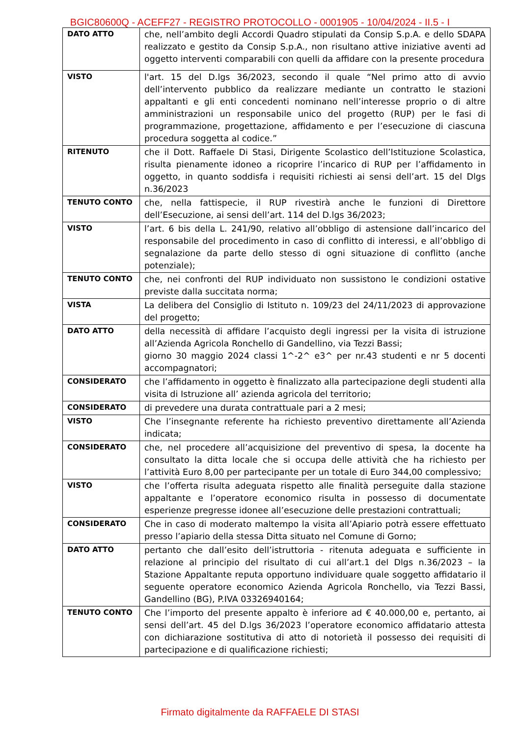BGIC80600Q - ACEFF27 - REGISTRO PROTOCOLLO - 0001905 - 10/04/2024 - II.5 - I
| DATO ATTO | che, nell’ambito degli Accordi Quadro stipulati da Consip S.p.A. e dello SDAPA realizzato e gestito da Consip S.p.A., non risultano attive iniziative aventi ad oggetto interventi comparabili con quelli da affidare con la presente procedura |
| VISTO | l'art. 15 del D.lgs 36/2023, secondo il quale “Nel primo atto di avvio dell’intervento pubblico da realizzare mediante un contratto le stazioni appaltanti e gli enti concedenti nominano nell’interesse proprio o di altre amministrazioni un responsabile unico del progetto (RUP) per le fasi di programmazione, progettazione, affidamento e per l’esecuzione di ciascuna procedura soggetta al codice.” |
| RITENUTO | che il Dott. Raffaele Di Stasi, Dirigente Scolastico dell’Istituzione Scolastica, risulta pienamente idoneo a ricoprire l’incarico di RUP per l’affidamento in oggetto, in quanto soddisfa i requisiti richiesti ai sensi dell’art. 15 del Dlgs n.36/2023 |
| TENUTO CONTO | che, nella fattispecie, il RUP rivestirà anche le funzioni di Direttore dell’Esecuzione, ai sensi dell’art. 114 del D.lgs 36/2023; |
| VISTO | l’art. 6 bis della L. 241/90, relativo all’obbligo di astensione dall’incarico del responsabile del procedimento in caso di conflitto di interessi, e all’obbligo di segnalazione da parte dello stesso di ogni situazione di conflitto (anche potenziale); |
| TENUTO CONTO | che, nei confronti del RUP individuato non sussistono le condizioni ostative previste dalla succitata norma; |
| VISTA | La delibera del Consiglio di Istituto n. 109/23 del 24/11/2023 di approvazione del progetto; |
| DATO ATTO | della necessità di affidare l’acquisto degli ingressi per la visita di istruzione all’Azienda Agricola Ronchello di Gandellino, via Tezzi Bassi; giorno 30 maggio 2024 classi 1^-2^ e3^ per nr.43 studenti e nr 5 docenti accompagnatori; |
| CONSIDERATO | che l’affidamento in oggetto è finalizzato alla partecipazione degli studenti alla visita di Istruzione all’ azienda agricola del territorio; |
| CONSIDERATO | di prevedere una durata contrattuale pari a 2 mesi; |
| VISTO | Che l’insegnante referente ha richiesto preventivo direttamente all’Azienda indicata; |
| CONSIDERATO | che, nel procedere all’acquisizione del preventivo di spesa, la docente ha consultato la ditta locale che si occupa delle attività che ha richiesto per l’attività Euro 8,00 per partecipante per un totale di Euro 344,00 complessivo; |
| VISTO | che l’offerta risulta adeguata rispetto alle finalità perseguite dalla stazione appaltante e l’operatore economico risulta in possesso di documentate esperienze pregresse idonee all’esecuzione delle prestazioni contrattuali; |
| CONSIDERATO | Che in caso di moderato maltempo la visita all’Apiario potrà essere effettuato presso l’apiario della stessa Ditta situato nel Comune di Gorno; |
| DATO ATTO | pertanto che dall’esito dell’istruttoria - ritenuta adeguata e sufficiente in relazione al principio del risultato di cui all’art.1 del Dlgs n.36/2023 – la Stazione Appaltante reputa opportuno individuare quale soggetto affidatario il seguente operatore economico Azienda Agricola Ronchello, via Tezzi Bassi, Gandellino (BG), P.IVA 03326940164; |
| TENUTO CONTO | Che l’importo del presente appalto è inferiore ad € 40.000,00 e, pertanto, ai sensi dell’art. 45 del D.lgs 36/2023 l’operatore economico affidatario attesta con dichiarazione sostitutiva di atto di notorietà il possesso dei requisiti di partecipazione e di qualificazione richiesti; |
Firmato digitalmente da RAFFAELE DI STASI